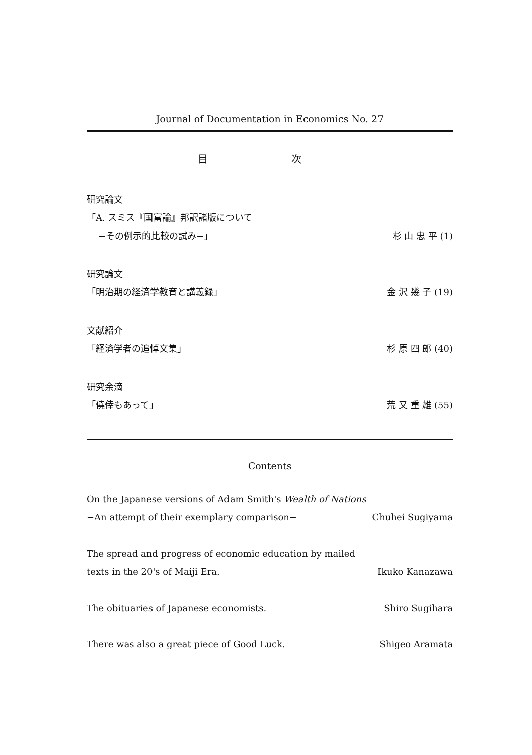Journal of Documentation in Economics No. 27
目 次
研究論文
「A. スミス『国富論』邦訳諸版について
−その例示的比較の試み−」 杉 山 忠 平 (1)
研究論文
「明治期の経済学教育と講義録」 金 沢 幾 子 (19)
文献紹介
「経済学者の追悼文集」 杉 原 四 郎 (40)
研究余滴
「僥倖もあって」 荒 又 重 雄 (55)
Contents
On the Japanese versions of Adam Smith's Wealth of Nations
−An attempt of their exemplary comparison− Chuhei Sugiyama
The spread and progress of economic education by mailed
texts in the 20's of Maiji Era. Ikuko Kanazawa
The obituaries of Japanese economists. Shiro Sugihara
There was also a great piece of Good Luck. Shigeo Aramata